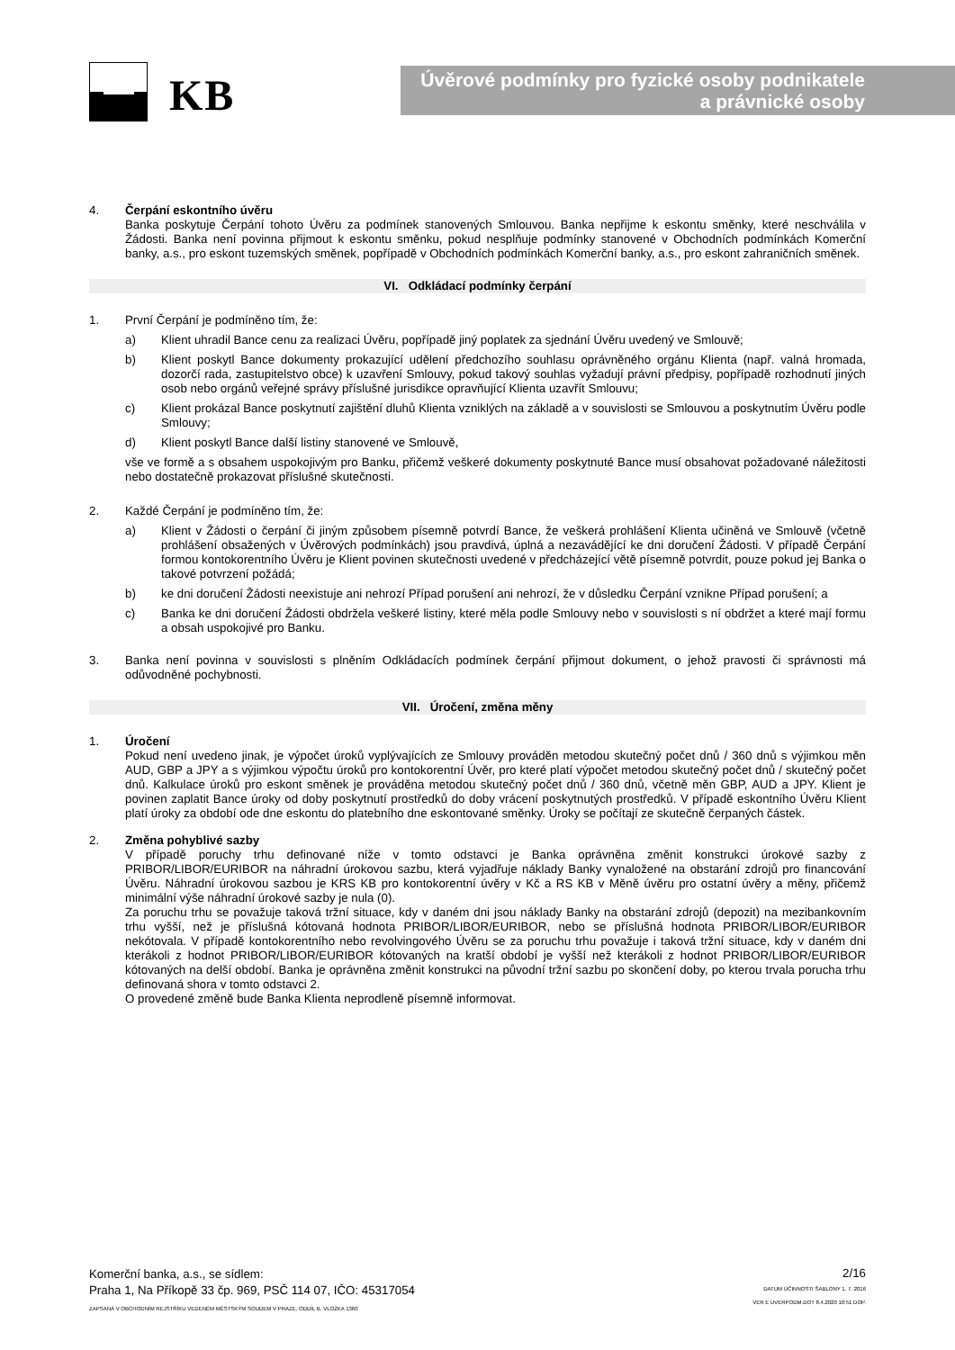KB
Úvěrové podmínky pro fyzické osoby podnikatele
a právnické osoby
4. Čerpání eskontního úvěru
Banka poskytuje Čerpání tohoto Úvěru za podmínek stanovených Smlouvou. Banka nepřijme k eskontu směnky, které neschválila v Žádosti. Banka není povinna přijmout k eskontu směnku, pokud nesplňuje podmínky stanovené v Obchodních podmínkách Komerční banky, a.s., pro eskont tuzemských směnek, popřípadě v Obchodních podmínkách Komerční banky, a.s., pro eskont zahraničních směnek.
VI. Odkládací podmínky čerpání
1. První Čerpání je podmíněno tím, že:
a) Klient uhradil Bance cenu za realizaci Úvěru, popřípadě jiný poplatek za sjednání Úvěru uvedený ve Smlouvě;
b) Klient poskytl Bance dokumenty prokazující udělení předchozího souhlasu oprávněného orgánu Klienta (např. valná hromada, dozorčí rada, zastupitelstvo obce) k uzavření Smlouvy, pokud takový souhlas vyžadují právní předpisy, popřípadě rozhodnutí jiných osob nebo orgánů veřejné správy příslušné jurisdikce opravňující Klienta uzavřít Smlouvu;
c) Klient prokázal Bance poskytnutí zajištění dluhů Klienta vzniklých na základě a v souvislosti se Smlouvou a poskytnutím Úvěru podle Smlouvy;
d) Klient poskytl Bance další listiny stanovené ve Smlouvě,
vše ve formě a s obsahem uspokojivým pro Banku, přičemž veškeré dokumenty poskytnuté Bance musí obsahovat požadované náležitosti nebo dostatečně prokazovat příslušné skutečnosti.
2. Každé Čerpání je podmíněno tím, že:
a) Klient v Žádosti o čerpání či jiným způsobem písemně potvrdí Bance, že veškerá prohlášení Klienta učiněná ve Smlouvě (včetně prohlášení obsažených v Úvěrových podmínkách) jsou pravdivá, úplná a nezavádějící ke dni doručení Žádosti. V případě Čerpání formou kontokorentního Úvěru je Klient povinen skutečnosti uvedené v předcházející větě písemně potvrdit, pouze pokud jej Banka o takové potvrzení požádá;
b) ke dni doručení Žádosti neexistuje ani nehrozí Případ porušení ani nehrozí, že v důsledku Čerpání vznikne Případ porušení; a
c) Banka ke dni doručení Žádosti obdržela veškeré listiny, které měla podle Smlouvy nebo v souvislosti s ní obdržet a které mají formu a obsah uspokojivé pro Banku.
3. Banka není povinna v souvislosti s plněním Odkládacích podmínek čerpání přijmout dokument, o jehož pravosti či správnosti má odůvodněné pochybnosti.
VII. Úročení, změna měny
1. Úročení
Pokud není uvedeno jinak, je výpočet úroků vyplývajících ze Smlouvy prováděn metodou skutečný počet dnů / 360 dnů s výjimkou měn AUD, GBP a JPY a s výjimkou výpočtu úroků pro kontokorentní Úvěr, pro které platí výpočet metodou skutečný počet dnů / skutečný počet dnů. Kalkulace úroků pro eskont směnek je prováděna metodou skutečný počet dnů / 360 dnů, včetně měn GBP, AUD a JPY. Klient je povinen zaplatit Bance úroky od doby poskytnutí prostředků do doby vrácení poskytnutých prostředků. V případě eskontního Úvěru Klient platí úroky za období ode dne eskontu do platebního dne eskontované směnky. Úroky se počítají ze skutečně čerpaných částek.
2. Změna pohyblivé sazby
V případě poruchy trhu definované níže v tomto odstavci je Banka oprávněna změnit konstrukci úrokové sazby z PRIBOR/LIBOR/EURIBOR na náhradní úrokovou sazbu, která vyjadřuje náklady Banky vynaložené na obstarání zdrojů pro financování Úvěru. Náhradní úrokovou sazbou je KRS KB pro kontokorentní úvěry v Kč a RS KB v Měně úvěru pro ostatní úvěry a měny, přičemž minimální výše náhradní úrokové sazby je nula (0).
Za poruchu trhu se považuje taková tržní situace, kdy v daném dni jsou náklady Banky na obstarání zdrojů (depozit) na mezibankovním trhu vyšší, než je příslušná kótovaná hodnota PRIBOR/LIBOR/EURIBOR, nebo se příslušná hodnota PRIBOR/LIBOR/EURIBOR nekótovala. V případě kontokorentního nebo revolvingového Úvěru se za poruchu trhu považuje i taková tržní situace, kdy v daném dni kterákoli z hodnot PRIBOR/LIBOR/EURIBOR kótovaných na kratší období je vyšší než kterákoli z hodnot PRIBOR/LIBOR/EURIBOR kótovaných na delší období. Banka je oprávněna změnit konstrukci na původní tržní sazbu po skončení doby, po kterou trvala porucha trhu definovaná shora v tomto odstavci 2.
O provedené změně bude Banka Klienta neprodleně písemně informovat.
Komerční banka, a.s., se sídlem:
Praha 1, Na Příkopě 33 čp. 969, PSČ 114 07, IČO: 45317054
ZAPSANÁ V OBCHODNÍM REJSTŘÍKU VEDENÉM MĚSTSKÝM SOUDEM V PRAZE, ODDÍL B, VLOŽKA 1360
2/16
DATUM ÚČINNOSTI ŠABLONY 1. 7. 2016
VER E UVERPODM.DOT 8.4.2020 10:51 DOP.